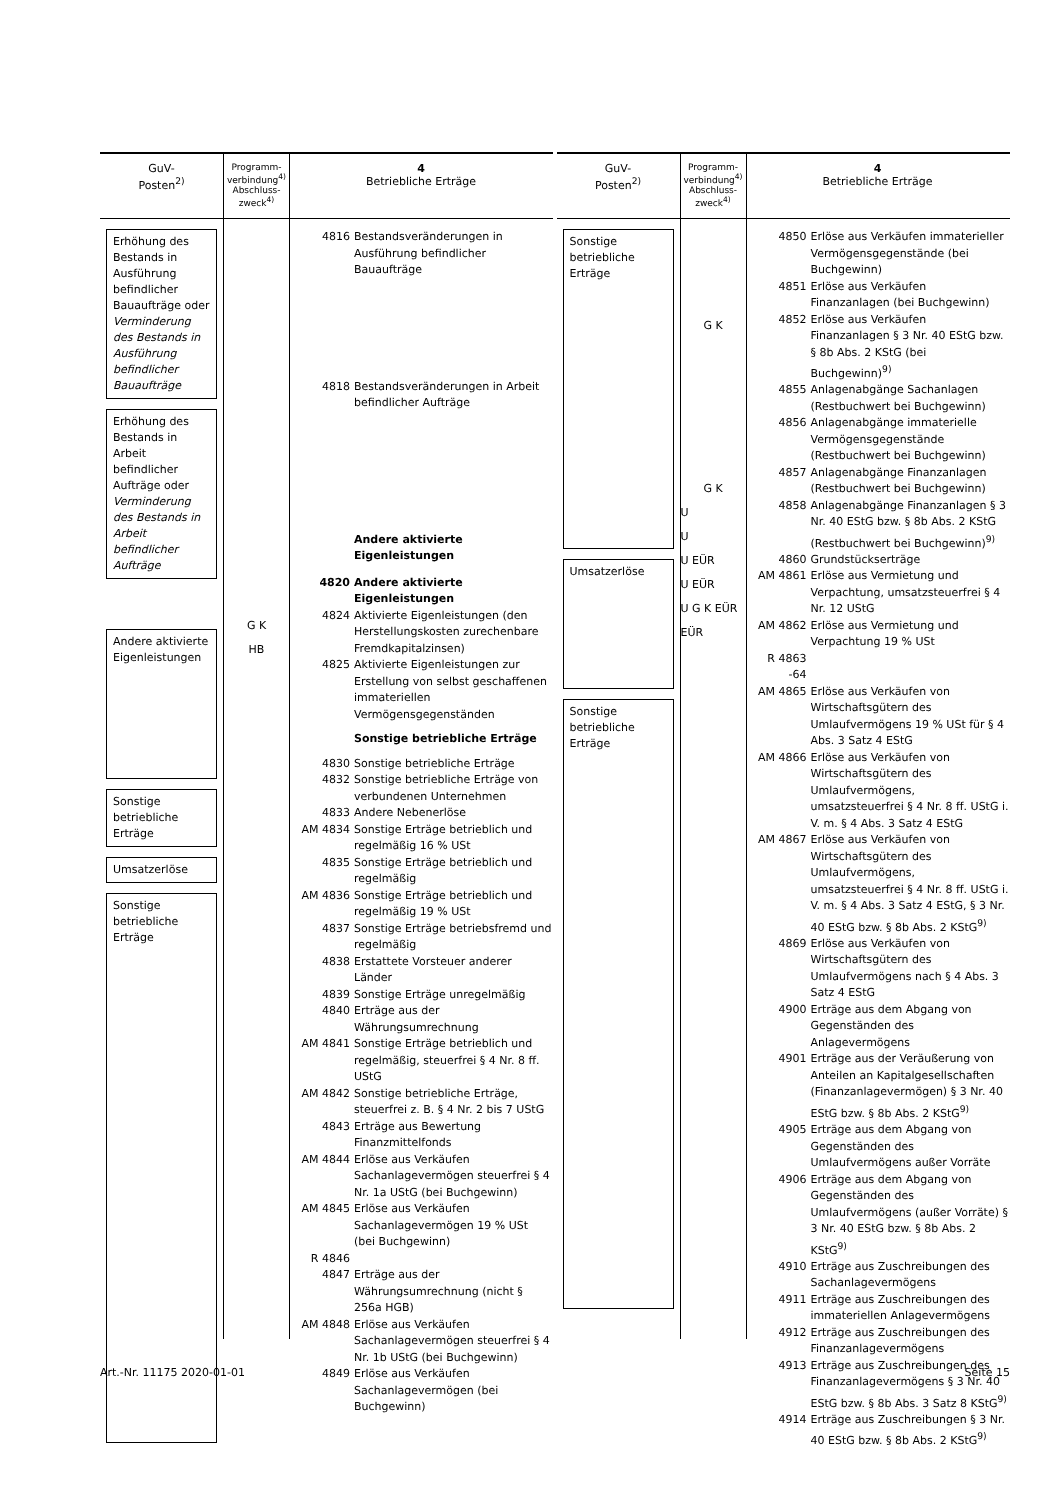GuV-
Posten<sup>2)</sup>
Programm-
verbindung<sup>4)</sup>
Abschluss-
zweck<sup>4)</sup>
4
Betriebliche Erträge
Erhöhung des Bestands in Ausführung befindlicher Bauaufträge oder Verminderung des Bestands in Ausführung befindlicher Bauaufträge
Erhöhung des Bestands in Arbeit befindlicher Aufträge oder Verminderung des Bestands in Arbeit befindlicher Aufträge
Andere aktivierte Eigenleistungen
Sonstige betriebliche Erträge
Umsatzerlöse
Sonstige betriebliche Erträge
G K
HB
4816 Bestandsveränderungen in Ausführung befindlicher Bauaufträge
4818 Bestandsveränderungen in Arbeit befindlicher Aufträge
Andere aktivierte Eigenleistungen
4820 Andere aktivierte Eigenleistungen
4824 Aktivierte Eigenleistungen (den Herstellungskosten zurechenbare Fremdkapitalzinsen)
4825 Aktivierte Eigenleistungen zur Erstellung von selbst geschaffenen immateriellen Vermögensgegenständen
Sonstige betriebliche Erträge
4830 Sonstige betriebliche Erträge
4832 Sonstige betriebliche Erträge von verbundenen Unternehmen
4833 Andere Nebenerlöse
AM 4834 Sonstige Erträge betrieblich und regelmäßig 16 % USt
4835 Sonstige Erträge betrieblich und regelmäßig
AM 4836 Sonstige Erträge betrieblich und regelmäßig 19 % USt
4837 Sonstige Erträge betriebsfremd und regelmäßig
4838 Erstattete Vorsteuer anderer Länder
4839 Sonstige Erträge unregelmäßig
4840 Erträge aus der Währungsumrechnung
AM 4841 Sonstige Erträge betrieblich und regelmäßig, steuerfrei § 4 Nr. 8 ff. UStG
AM 4842 Sonstige betriebliche Erträge, steuerfrei z. B. § 4 Nr. 2 bis 7 UStG
4843 Erträge aus Bewertung Finanzmittelfonds
AM 4844 Erlöse aus Verkäufen Sachanlagevermögen steuerfrei § 4 Nr. 1a UStG (bei Buchgewinn)
AM 4845 Erlöse aus Verkäufen Sachanlagevermögen 19 % USt (bei Buchgewinn)
R 4846
4847 Erträge aus der Währungsumrechnung (nicht § 256a HGB)
AM 4848 Erlöse aus Verkäufen Sachanlagevermögen steuerfrei § 4 Nr. 1b UStG (bei Buchgewinn)
4849 Erlöse aus Verkäufen Sachanlagevermögen (bei Buchgewinn)
GuV-
Posten<sup>2)</sup>
Programm-
verbindung<sup>4)</sup>
Abschluss-
zweck<sup>4)</sup>
4
Betriebliche Erträge
Sonstige betriebliche Erträge
Umsatzerlöse
Sonstige betriebliche Erträge
G K
G K
U
U
U EÜR
U EÜR
U G K EÜR
EÜR
4850 Erlöse aus Verkäufen immaterieller Vermögensgegenstände (bei Buchgewinn)
4851 Erlöse aus Verkäufen Finanzanlagen (bei Buchgewinn)
4852 Erlöse aus Verkäufen Finanzanlagen § 3 Nr. 40 EStG bzw. § 8b Abs. 2 KStG (bei Buchgewinn)<sup>9)</sup>
4855 Anlagenabgänge Sachanlagen (Restbuchwert bei Buchgewinn)
4856 Anlagenabgänge immaterielle Vermögensgegenstände (Restbuchwert bei Buchgewinn)
4857 Anlagenabgänge Finanzanlagen (Restbuchwert bei Buchgewinn)
4858 Anlagenabgänge Finanzanlagen § 3 Nr. 40 EStG bzw. § 8b Abs. 2 KStG (Restbuchwert bei Buchgewinn)<sup>9)</sup>
4860 Grundstückserträge
AM 4861 Erlöse aus Vermietung und Verpachtung, umsatzsteuerfrei § 4 Nr. 12 UStG
AM 4862 Erlöse aus Vermietung und Verpachtung 19 % USt
R 4863 -64
AM 4865 Erlöse aus Verkäufen von Wirtschaftsgütern des Umlaufvermögens 19 % USt für § 4 Abs. 3 Satz 4 EStG
AM 4866 Erlöse aus Verkäufen von Wirtschaftsgütern des Umlaufvermögens, umsatzsteuerfrei § 4 Nr. 8 ff. UStG i. V. m. § 4 Abs. 3 Satz 4 EStG
AM 4867 Erlöse aus Verkäufen von Wirtschaftsgütern des Umlaufvermögens, umsatzsteuerfrei § 4 Nr. 8 ff. UStG i. V. m. § 4 Abs. 3 Satz 4 EStG, § 3 Nr. 40 EStG bzw. § 8b Abs. 2 KStG<sup>9)</sup>
4869 Erlöse aus Verkäufen von Wirtschaftsgütern des Umlaufvermögens nach § 4 Abs. 3 Satz 4 EStG
4900 Erträge aus dem Abgang von Gegenständen des Anlagevermögens
4901 Erträge aus der Veräußerung von Anteilen an Kapitalgesellschaften (Finanzanlagevermögen) § 3 Nr. 40 EStG bzw. § 8b Abs. 2 KStG<sup>9)</sup>
4905 Erträge aus dem Abgang von Gegenständen des Umlaufvermögens außer Vorräte
4906 Erträge aus dem Abgang von Gegenständen des Umlaufvermögens (außer Vorräte) § 3 Nr. 40 EStG bzw. § 8b Abs. 2 KStG<sup>9)</sup>
4910 Erträge aus Zuschreibungen des Sachanlagevermögens
4911 Erträge aus Zuschreibungen des immateriellen Anlagevermögens
4912 Erträge aus Zuschreibungen des Finanzanlagevermögens
4913 Erträge aus Zuschreibungen des Finanzanlagevermögens § 3 Nr. 40 EStG bzw. § 8b Abs. 3 Satz 8 KStG<sup>9)</sup>
4914 Erträge aus Zuschreibungen § 3 Nr. 40 EStG bzw. § 8b Abs. 2 KStG<sup>9)</sup>
Art.-Nr. 11175 2020-01-01 Seite 15